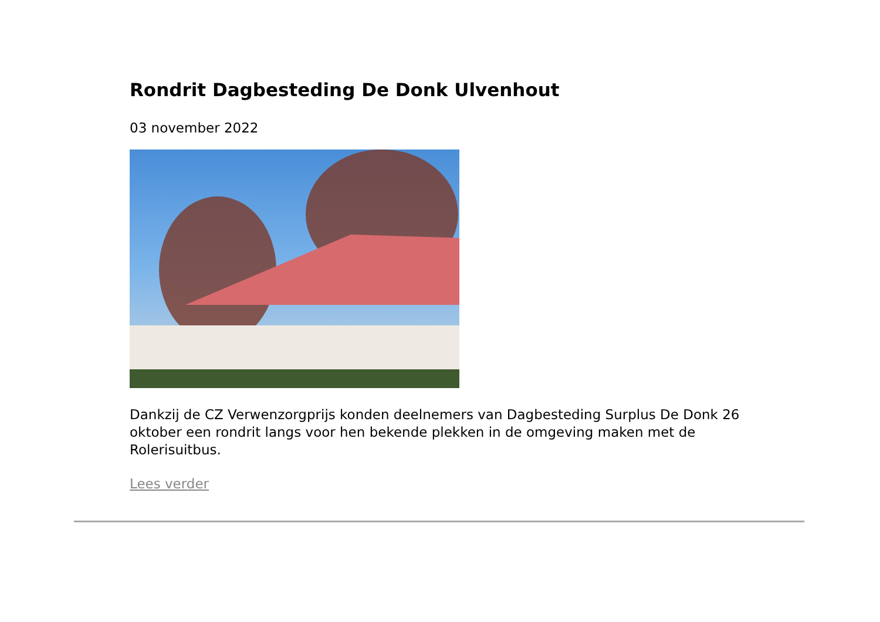Rondrit Dagbesteding De Donk Ulvenhout
03 november 2022
Dankzij de CZ Verwenzorgprijs konden deelnemers van Dagbesteding Surplus De Donk 26 oktober een rondrit langs voor hen bekende plekken in de omgeving maken met de Rolerisuitbus.
Lees verder